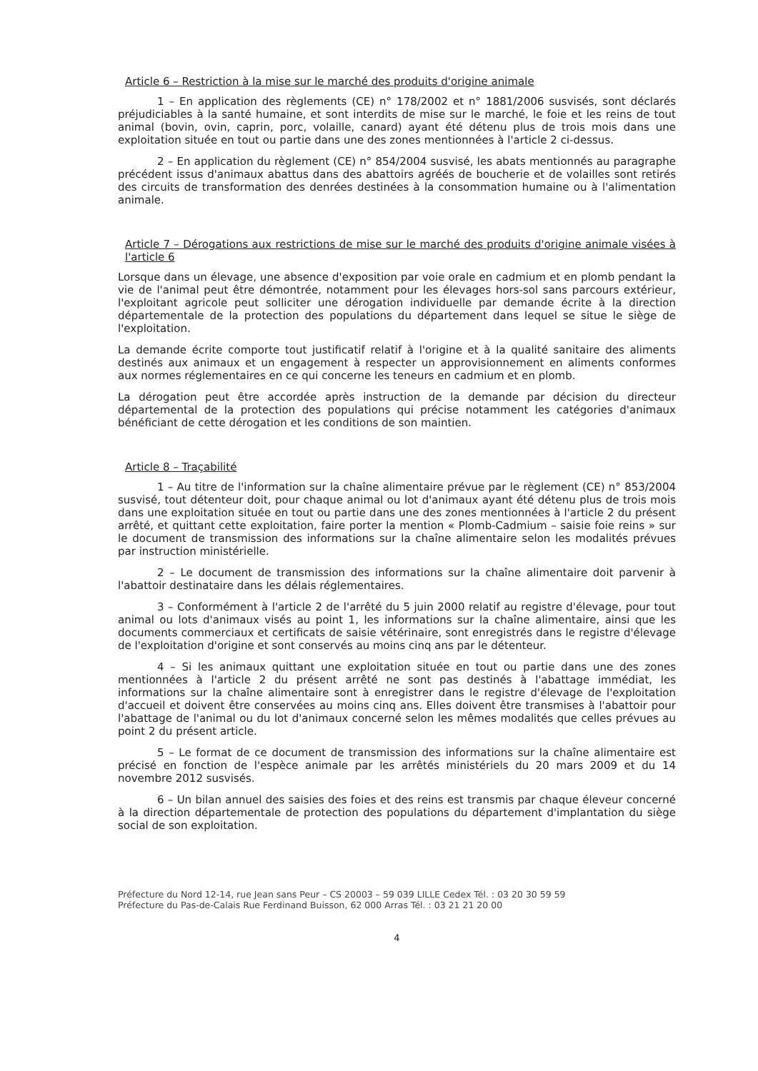Article 6 – Restriction à la mise sur le marché des produits d'origine animale
1 – En application des règlements (CE) n° 178/2002 et n° 1881/2006 susvisés, sont déclarés préjudiciables à la santé humaine, et sont interdits de mise sur le marché, le foie et les reins de tout animal (bovin, ovin, caprin, porc, volaille, canard) ayant été détenu plus de trois mois dans une exploitation située en tout ou partie dans une des zones mentionnées à l'article 2 ci-dessus.
2 – En application du règlement (CE) n° 854/2004 susvisé, les abats mentionnés au paragraphe précédent issus d'animaux abattus dans des abattoirs agréés de boucherie et de volailles sont retirés des circuits de transformation des denrées destinées à la consommation humaine ou à l'alimentation animale.
Article 7 – Dérogations aux restrictions de mise sur le marché des produits d'origine animale visées à l'article 6
Lorsque dans un élevage, une absence d'exposition par voie orale en cadmium et en plomb pendant la vie de l'animal peut être démontrée, notamment pour les élevages hors-sol sans parcours extérieur, l'exploitant agricole peut solliciter une dérogation individuelle par demande écrite à la direction départementale de la protection des populations du département dans lequel se situe le siège de l'exploitation.
La demande écrite comporte tout justificatif relatif à l'origine et à la qualité sanitaire des aliments destinés aux animaux et un engagement à respecter un approvisionnement en aliments conformes aux normes réglementaires en ce qui concerne les teneurs en cadmium et en plomb.
La dérogation peut être accordée après instruction de la demande par décision du directeur départemental de la protection des populations qui précise notamment les catégories d'animaux bénéficiant de cette dérogation et les conditions de son maintien.
Article 8 – Traçabilité
1 – Au titre de l'information sur la chaîne alimentaire prévue par le règlement (CE) n° 853/2004 susvisé, tout détenteur doit, pour chaque animal ou lot d'animaux ayant été détenu plus de trois mois dans une exploitation située en tout ou partie dans une des zones mentionnées à l'article 2 du présent arrêté, et quittant cette exploitation, faire porter la mention « Plomb-Cadmium – saisie foie reins » sur le document de transmission des informations sur la chaîne alimentaire selon les modalités prévues par instruction ministérielle.
2 – Le document de transmission des informations sur la chaîne alimentaire doit parvenir à l'abattoir destinataire dans les délais réglementaires.
3 – Conformément à l'article 2 de l'arrêté du 5 juin 2000 relatif au registre d'élevage, pour tout animal ou lots d'animaux visés au point 1, les informations sur la chaîne alimentaire, ainsi que les documents commerciaux et certificats de saisie vétérinaire, sont enregistrés dans le registre d'élevage de l'exploitation d'origine et sont conservés au moins cinq ans par le détenteur.
4 – Si les animaux quittant une exploitation située en tout ou partie dans une des zones mentionnées à l'article 2 du présent arrêté ne sont pas destinés à l'abattage immédiat, les informations sur la chaîne alimentaire sont à enregistrer dans le registre d'élevage de l'exploitation d'accueil et doivent être conservées au moins cinq ans. Elles doivent être transmises à l'abattoir pour l'abattage de l'animal ou du lot d'animaux concerné selon les mêmes modalités que celles prévues au point 2 du présent article.
5 – Le format de ce document de transmission des informations sur la chaîne alimentaire est précisé en fonction de l'espèce animale par les arrêtés ministériels du 20 mars 2009 et du 14 novembre 2012 susvisés.
6 – Un bilan annuel des saisies des foies et des reins est transmis par chaque éleveur concerné à la direction départementale de protection des populations du département d'implantation du siège social de son exploitation.
Préfecture du Nord 12-14, rue Jean sans Peur – CS 20003 – 59 039 LILLE Cedex Tél. : 03 20 30 59 59
Préfecture du Pas-de-Calais Rue Ferdinand Buisson, 62 000 Arras Tél. : 03 21 21 20 00
4